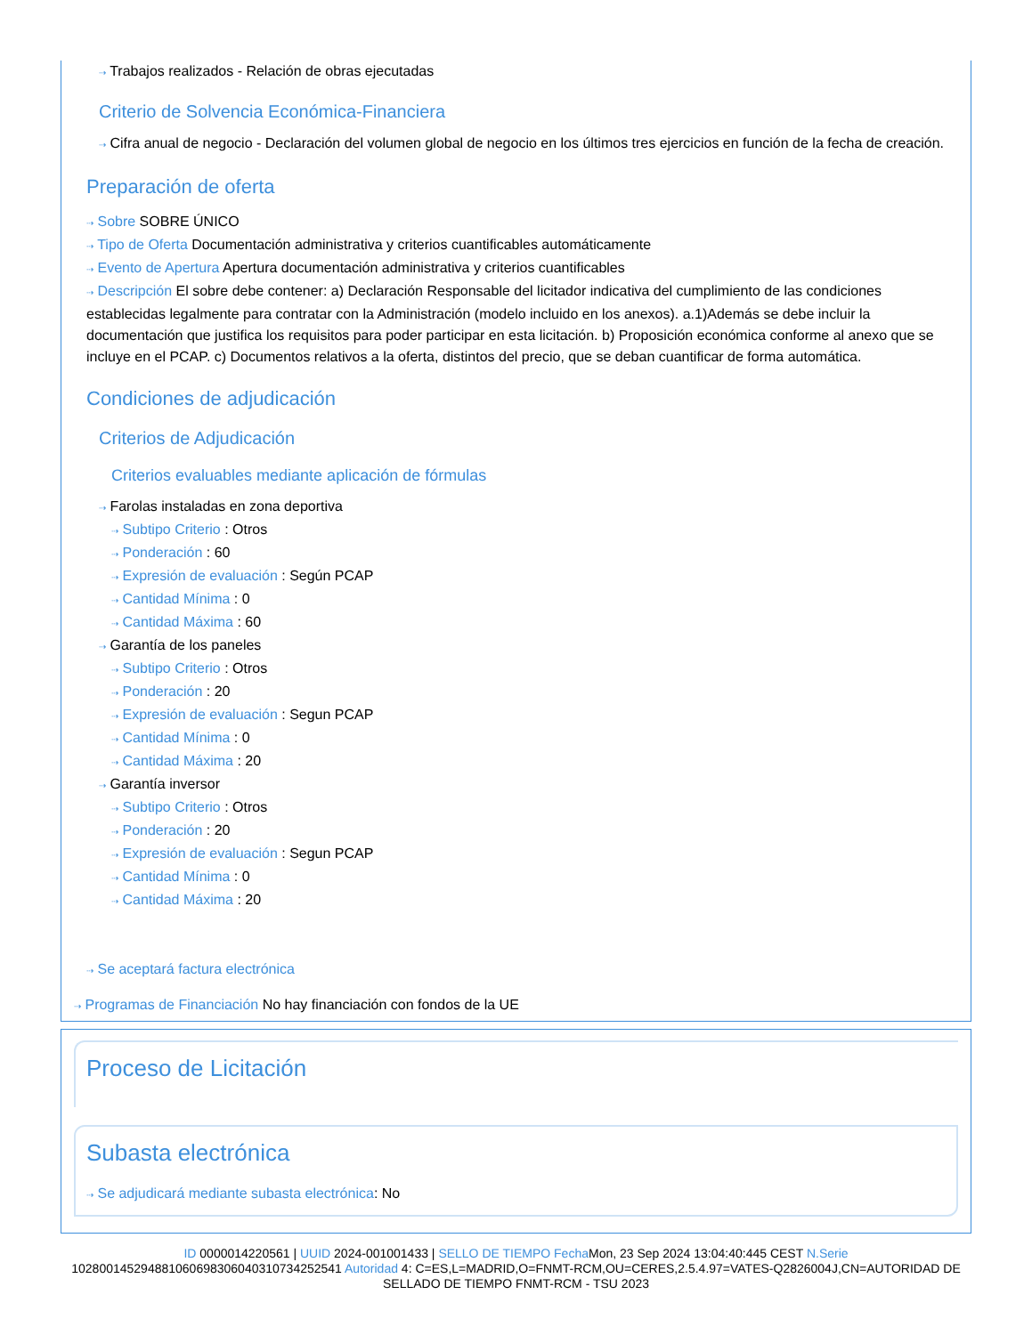⇢ Trabajos realizados - Relación de obras ejecutadas
Criterio de Solvencia Económica-Financiera
⇢ Cifra anual de negocio - Declaración del volumen global de negocio en los últimos tres ejercicios en función de la fecha de creación.
Preparación de oferta
⇢ Sobre SOBRE ÚNICO
⇢ Tipo de Oferta Documentación administrativa y criterios cuantificables automáticamente
⇢ Evento de Apertura Apertura documentación administrativa y criterios cuantificables
⇢ Descripción El sobre debe contener: a) Declaración Responsable del licitador indicativa del cumplimiento de las condiciones establecidas legalmente para contratar con la Administración (modelo incluido en los anexos). a.1)Además se debe incluir la documentación que justifica los requisitos para poder participar en esta licitación. b) Proposición económica conforme al anexo que se incluye en el PCAP. c) Documentos relativos a la oferta, distintos del precio, que se deban cuantificar de forma automática.
Condiciones de adjudicación
Criterios de Adjudicación
Criterios evaluables mediante aplicación de fórmulas
⇢ Farolas instaladas en zona deportiva
⇢ Subtipo Criterio : Otros
⇢ Ponderación : 60
⇢ Expresión de evaluación : Según PCAP
⇢ Cantidad Mínima : 0
⇢ Cantidad Máxima : 60
⇢ Garantía de los paneles
⇢ Subtipo Criterio : Otros
⇢ Ponderación : 20
⇢ Expresión de evaluación : Segun PCAP
⇢ Cantidad Mínima : 0
⇢ Cantidad Máxima : 20
⇢ Garantía inversor
⇢ Subtipo Criterio : Otros
⇢ Ponderación : 20
⇢ Expresión de evaluación : Segun PCAP
⇢ Cantidad Mínima : 0
⇢ Cantidad Máxima : 20
⇢ Se aceptará factura electrónica
⇢ Programas de Financiación No hay financiación con fondos de la UE
Proceso de Licitación
Subasta electrónica
⇢ Se adjudicará mediante subasta electrónica: No
ID 0000014220561 | UUID 2024-001001433 | SELLO DE TIEMPO Fecha Mon, 23 Sep 2024 13:04:40:445 CEST N.Serie 1028001452948810606983060403107342525​41 Autoridad 4: C=ES,L=MADRID,O=FNMT-RCM,OU=CERES,2.5.4.97=VATES-Q2826004J,CN=AUTORIDAD DE SELLADO DE TIEMPO FNMT-RCM - TSU 2023